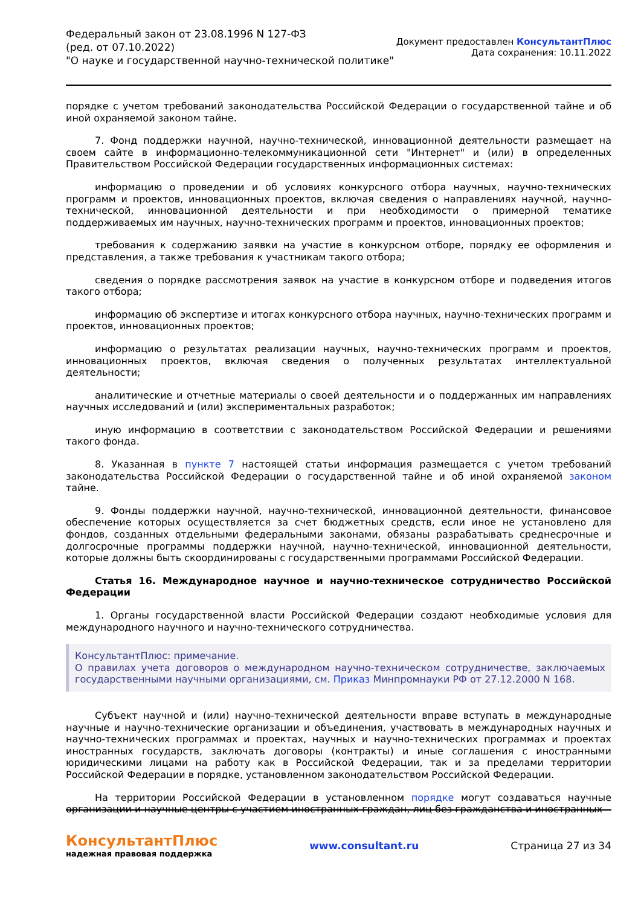Федеральный закон от 23.08.1996 N 127-ФЗ
(ред. от 07.10.2022)
"О науке и государственной научно-технической политике"
Документ предоставлен КонсультантПлюс
Дата сохранения: 10.11.2022
порядке с учетом требований законодательства Российской Федерации о государственной тайне и об иной охраняемой законом тайне.
7. Фонд поддержки научной, научно-технической, инновационной деятельности размещает на своем сайте в информационно-телекоммуникационной сети "Интернет" и (или) в определенных Правительством Российской Федерации государственных информационных системах:
информацию о проведении и об условиях конкурсного отбора научных, научно-технических программ и проектов, инновационных проектов, включая сведения о направлениях научной, научно-технической, инновационной деятельности и при необходимости о примерной тематике поддерживаемых им научных, научно-технических программ и проектов, инновационных проектов;
требования к содержанию заявки на участие в конкурсном отборе, порядку ее оформления и представления, а также требования к участникам такого отбора;
сведения о порядке рассмотрения заявок на участие в конкурсном отборе и подведения итогов такого отбора;
информацию об экспертизе и итогах конкурсного отбора научных, научно-технических программ и проектов, инновационных проектов;
информацию о результатах реализации научных, научно-технических программ и проектов, инновационных проектов, включая сведения о полученных результатах интеллектуальной деятельности;
аналитические и отчетные материалы о своей деятельности и о поддержанных им направлениях научных исследований и (или) экспериментальных разработок;
иную информацию в соответствии с законодательством Российской Федерации и решениями такого фонда.
8. Указанная в пункте 7 настоящей статьи информация размещается с учетом требований законодательства Российской Федерации о государственной тайне и об иной охраняемой законом тайне.
9. Фонды поддержки научной, научно-технической, инновационной деятельности, финансовое обеспечение которых осуществляется за счет бюджетных средств, если иное не установлено для фондов, созданных отдельными федеральными законами, обязаны разрабатывать среднесрочные и долгосрочные программы поддержки научной, научно-технической, инновационной деятельности, которые должны быть скоординированы с государственными программами Российской Федерации.
Статья 16. Международное научное и научно-техническое сотрудничество Российской Федерации
1. Органы государственной власти Российской Федерации создают необходимые условия для международного научного и научно-технического сотрудничества.
КонсультантПлюс: примечание.
О правилах учета договоров о международном научно-техническом сотрудничестве, заключаемых государственными научными организациями, см. Приказ Минпромнауки РФ от 27.12.2000 N 168.
Субъект научной и (или) научно-технической деятельности вправе вступать в международные научные и научно-технические организации и объединения, участвовать в международных научных и научно-технических программах и проектах, научных и научно-технических программах и проектах иностранных государств, заключать договоры (контракты) и иные соглашения с иностранными юридическими лицами на работу как в Российской Федерации, так и за пределами территории Российской Федерации в порядке, установленном законодательством Российской Федерации.
На территории Российской Федерации в установленном порядке могут создаваться научные организации и научные центры с участием иностранных граждан, лиц без гражданства и иностранных
КонсультантПлюс
надежная правовая поддержка
www.consultant.ru Страница 27 из 34